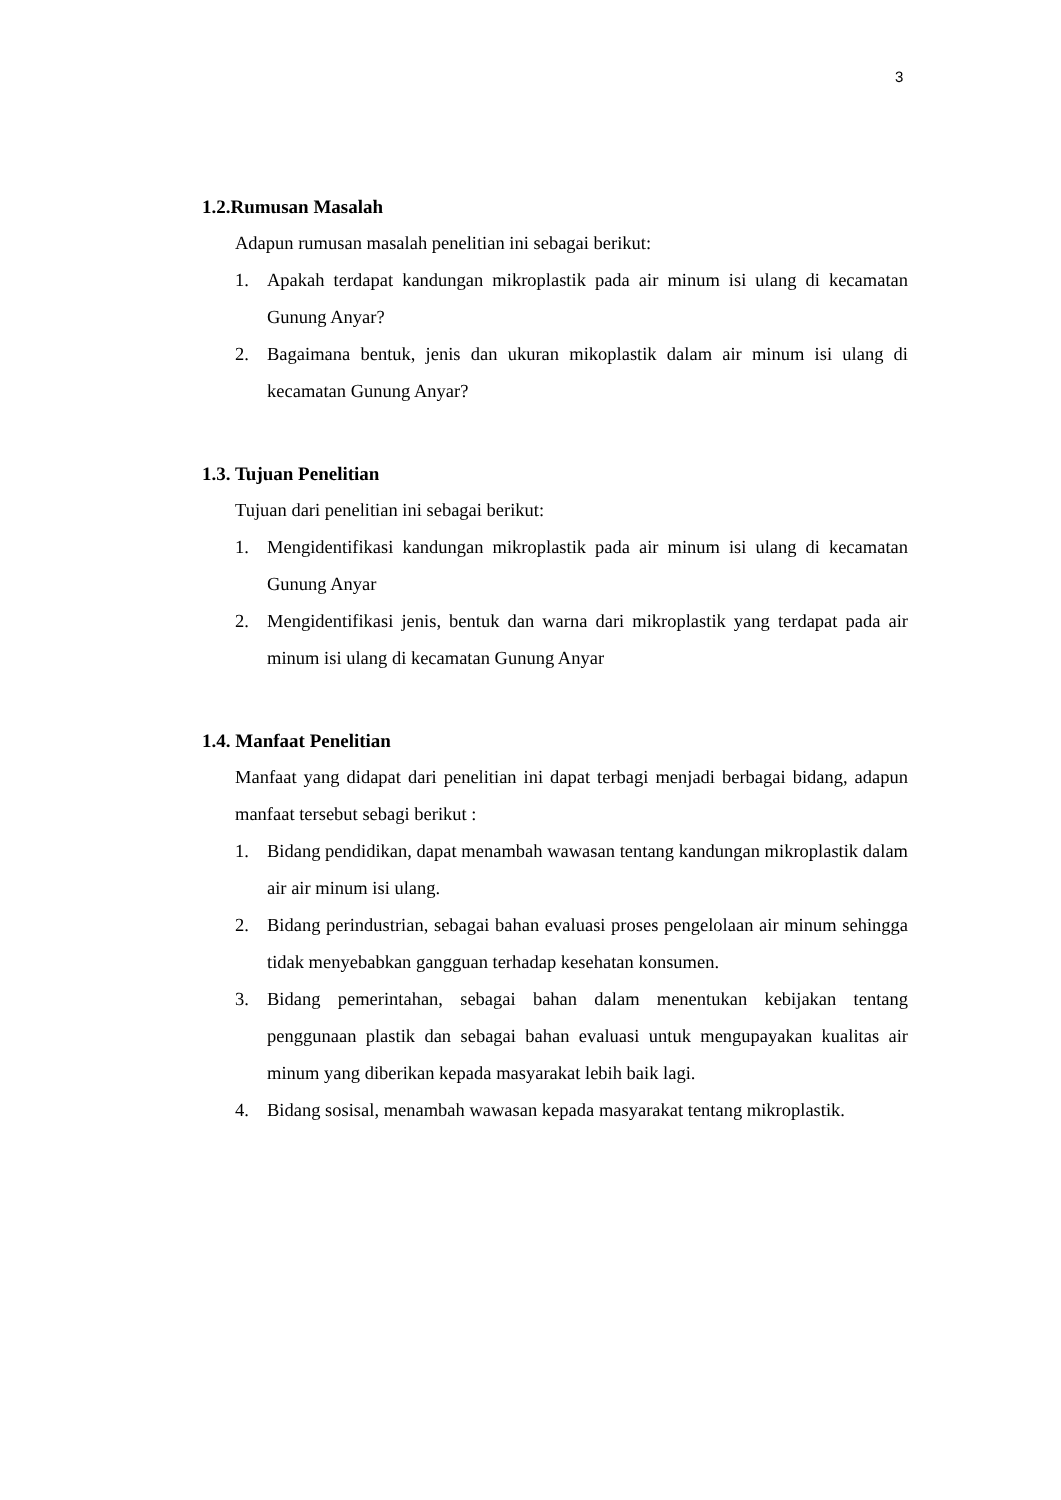3
1.2.Rumusan Masalah
Adapun rumusan masalah penelitian ini sebagai berikut:
1. Apakah terdapat kandungan mikroplastik pada air minum isi ulang di kecamatan Gunung Anyar?
2. Bagaimana bentuk, jenis dan ukuran mikoplastik dalam air minum isi ulang di kecamatan Gunung Anyar?
1.3. Tujuan Penelitian
Tujuan dari penelitian ini sebagai berikut:
1. Mengidentifikasi kandungan mikroplastik pada air minum isi ulang di kecamatan Gunung Anyar
2. Mengidentifikasi jenis, bentuk dan warna dari mikroplastik yang terdapat pada air minum isi ulang di kecamatan Gunung Anyar
1.4. Manfaat Penelitian
Manfaat yang didapat dari penelitian ini dapat terbagi menjadi berbagai bidang, adapun manfaat tersebut sebagi berikut :
1. Bidang pendidikan, dapat menambah wawasan tentang kandungan mikroplastik dalam air air minum isi ulang.
2. Bidang perindustrian, sebagai bahan evaluasi proses pengelolaan air minum sehingga tidak menyebabkan gangguan terhadap kesehatan konsumen.
3. Bidang pemerintahan, sebagai bahan dalam menentukan kebijakan tentang penggunaan plastik dan sebagai bahan evaluasi untuk mengupayakan kualitas air minum yang diberikan kepada masyarakat lebih baik lagi.
4. Bidang sosisal, menambah wawasan kepada masyarakat tentang mikroplastik.